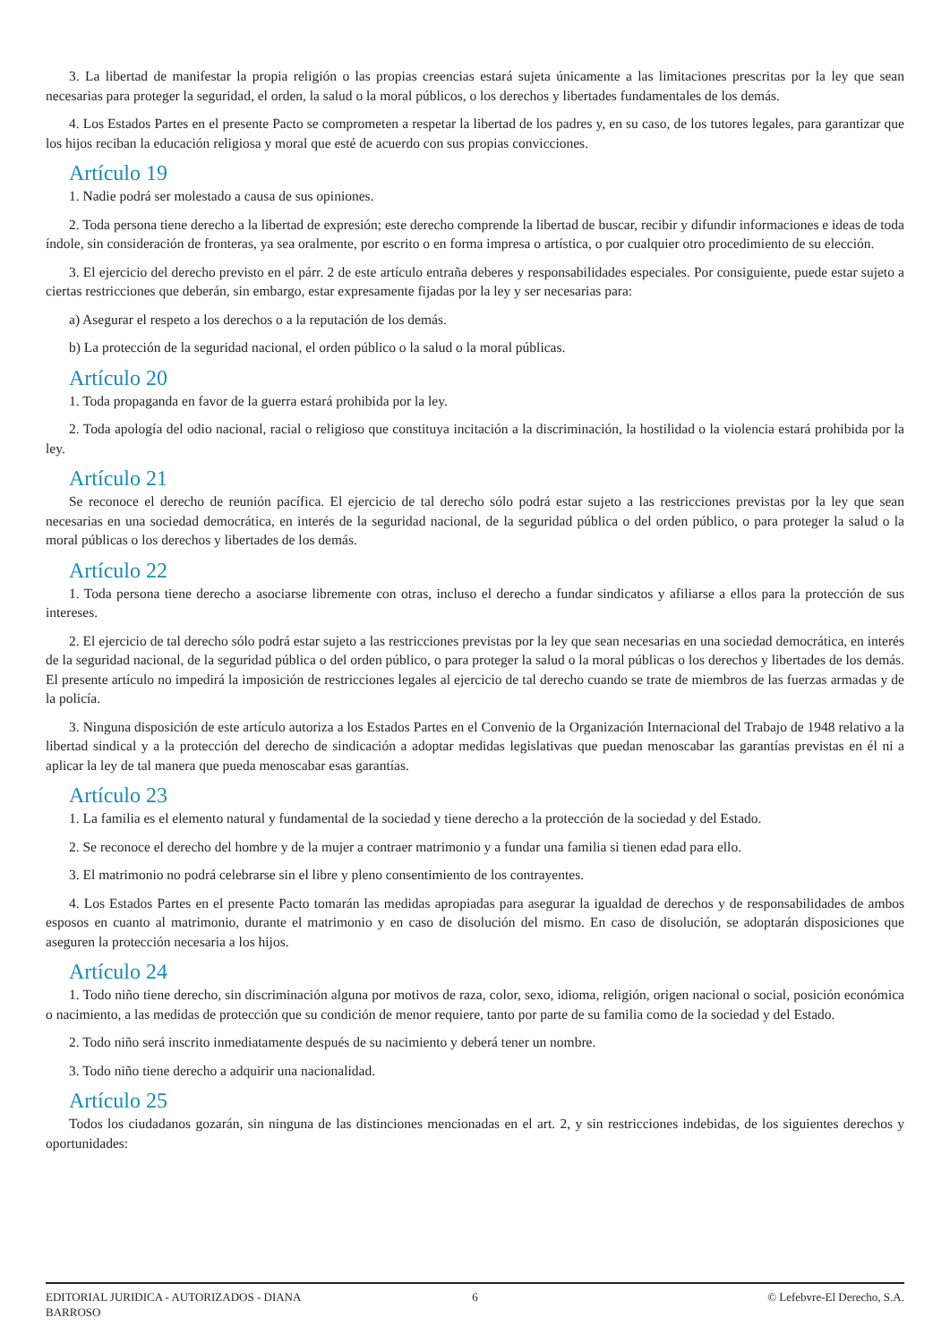3. La libertad de manifestar la propia religión o las propias creencias estará sujeta únicamente a las limitaciones prescritas por la ley que sean necesarias para proteger la seguridad, el orden, la salud o la moral públicos, o los derechos y libertades fundamentales de los demás.
4. Los Estados Partes en el presente Pacto se comprometen a respetar la libertad de los padres y, en su caso, de los tutores legales, para garantizar que los hijos reciban la educación religiosa y moral que esté de acuerdo con sus propias convicciones.
Artículo 19
1. Nadie podrá ser molestado a causa de sus opiniones.
2. Toda persona tiene derecho a la libertad de expresión; este derecho comprende la libertad de buscar, recibir y difundir informaciones e ideas de toda índole, sin consideración de fronteras, ya sea oralmente, por escrito o en forma impresa o artística, o por cualquier otro procedimiento de su elección.
3. El ejercicio del derecho previsto en el párr. 2 de este artículo entraña deberes y responsabilidades especiales. Por consiguiente, puede estar sujeto a ciertas restricciones que deberán, sin embargo, estar expresamente fijadas por la ley y ser necesarias para:
a) Asegurar el respeto a los derechos o a la reputación de los demás.
b) La protección de la seguridad nacional, el orden público o la salud o la moral públicas.
Artículo 20
1. Toda propaganda en favor de la guerra estará prohibida por la ley.
2. Toda apología del odio nacional, racial o religioso que constituya incitación a la discriminación, la hostilidad o la violencia estará prohibida por la ley.
Artículo 21
Se reconoce el derecho de reunión pacífica. El ejercicio de tal derecho sólo podrá estar sujeto a las restricciones previstas por la ley que sean necesarias en una sociedad democrática, en interés de la seguridad nacional, de la seguridad pública o del orden público, o para proteger la salud o la moral públicas o los derechos y libertades de los demás.
Artículo 22
1. Toda persona tiene derecho a asociarse libremente con otras, incluso el derecho a fundar sindicatos y afiliarse a ellos para la protección de sus intereses.
2. El ejercicio de tal derecho sólo podrá estar sujeto a las restricciones previstas por la ley que sean necesarias en una sociedad democrática, en interés de la seguridad nacional, de la seguridad pública o del orden público, o para proteger la salud o la moral públicas o los derechos y libertades de los demás. El presente artículo no impedirá la imposición de restricciones legales al ejercicio de tal derecho cuando se trate de miembros de las fuerzas armadas y de la policía.
3. Ninguna disposición de este artículo autoriza a los Estados Partes en el Convenio de la Organización Internacional del Trabajo de 1948 relativo a la libertad sindical y a la protección del derecho de sindicación a adoptar medidas legislativas que puedan menoscabar las garantías previstas en él ni a aplicar la ley de tal manera que pueda menoscabar esas garantías.
Artículo 23
1. La familia es el elemento natural y fundamental de la sociedad y tiene derecho a la protección de la sociedad y del Estado.
2. Se reconoce el derecho del hombre y de la mujer a contraer matrimonio y a fundar una familia si tienen edad para ello.
3. El matrimonio no podrá celebrarse sin el libre y pleno consentimiento de los contrayentes.
4. Los Estados Partes en el presente Pacto tomarán las medidas apropiadas para asegurar la igualdad de derechos y de responsabilidades de ambos esposos en cuanto al matrimonio, durante el matrimonio y en caso de disolución del mismo. En caso de disolución, se adoptarán disposiciones que aseguren la protección necesaria a los hijos.
Artículo 24
1. Todo niño tiene derecho, sin discriminación alguna por motivos de raza, color, sexo, idioma, religión, origen nacional o social, posición económica o nacimiento, a las medidas de protección que su condición de menor requiere, tanto por parte de su familia como de la sociedad y del Estado.
2. Todo niño será inscrito inmediatamente después de su nacimiento y deberá tener un nombre.
3. Todo niño tiene derecho a adquirir una nacionalidad.
Artículo 25
Todos los ciudadanos gozarán, sin ninguna de las distinciones mencionadas en el art. 2, y sin restricciones indebidas, de los siguientes derechos y oportunidades:
EDITORIAL JURIDICA - AUTORIZADOS - DIANA BARROSO
6 © Lefebvre-El Derecho, S.A.